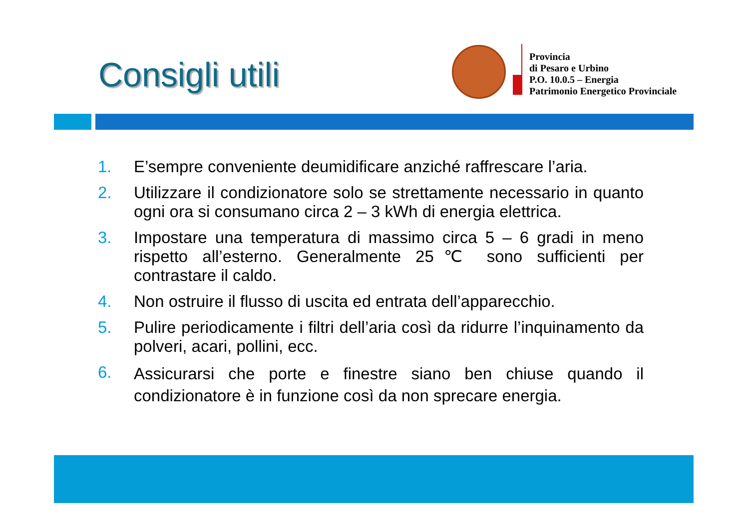Consigli utili
Provincia
di Pesaro e Urbino
P.O. 10.0.5 – Energia
Patrimonio Energetico Provinciale
1. E’sempre conveniente deumidificare anziché raffrescare l’aria.
2. Utilizzare il condizionatore solo se strettamente necessario in quanto ogni ora si consumano circa 2 – 3 kWh di energia elettrica.
3. Impostare una temperatura di massimo circa 5 – 6 gradi in meno rispetto all’esterno. Generalmente 25℃ sono sufficienti per contrastare il caldo.
4. Non ostruire il flusso di uscita ed entrata dell’apparecchio.
5. Pulire periodicamente i filtri dell’aria così da ridurre l’inquinamento da polveri, acari, pollini, ecc.
6. Assicurarsi che porte e finestre siano ben chiuse quando il condizionatore è in funzione così da non sprecare energia.